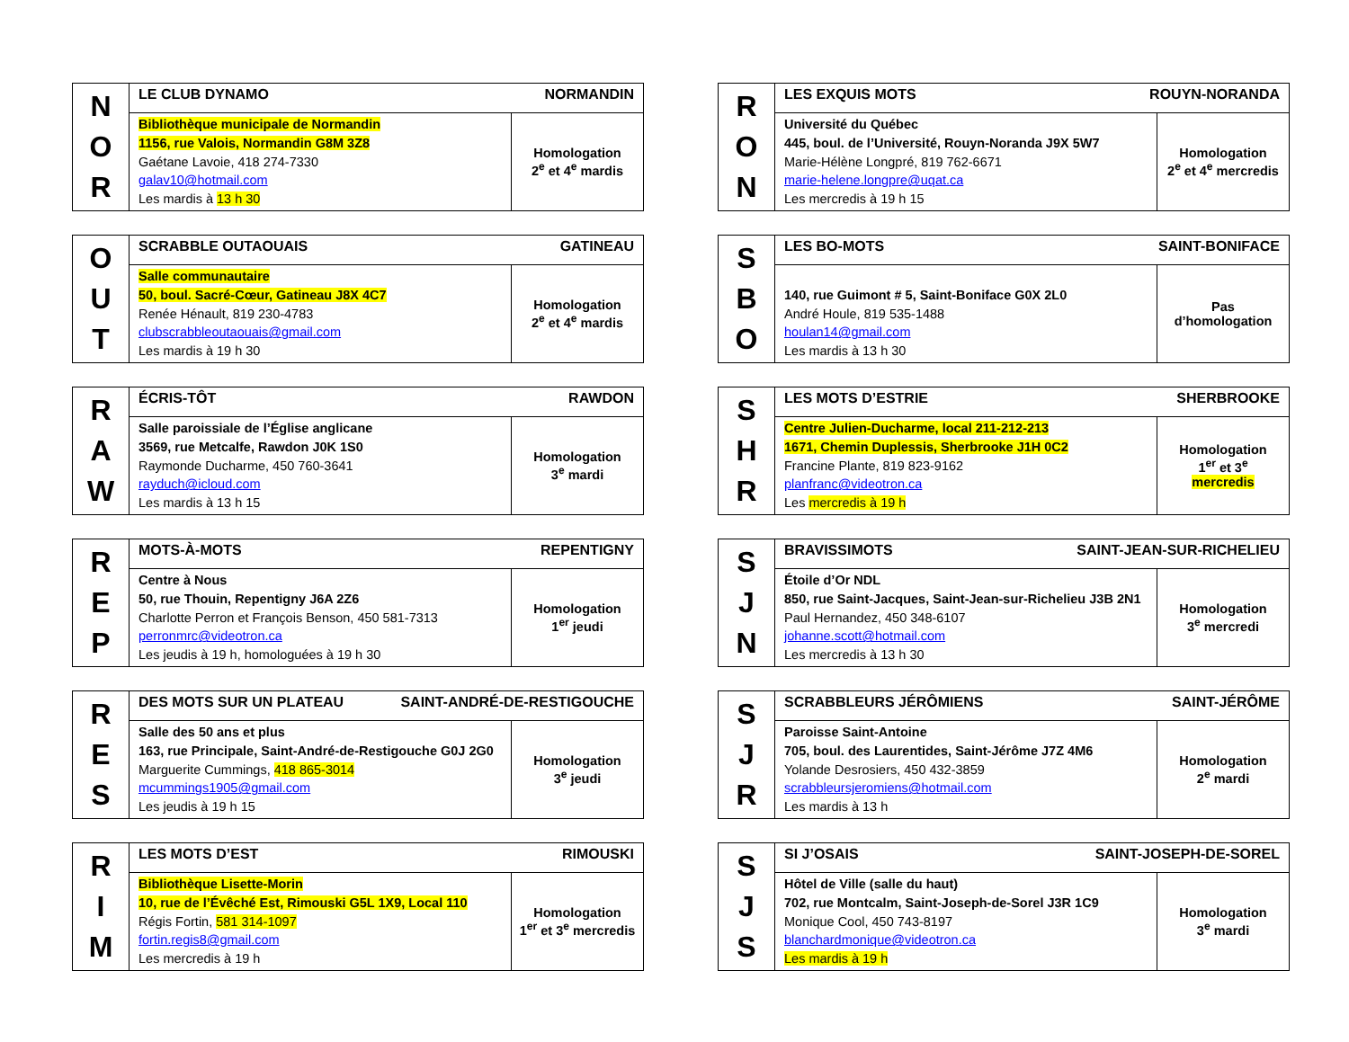| N O R | LE CLUB DYNAMO NORMANDIN | |
| | Bibliothèque municipale de Normandin 1156, rue Valois, Normandin G8M 3Z8 Gaétane Lavoie, 418 274-7330 galav10@hotmail.com Les mardis à 13 h 30 | Homologation 2<sup>e</sup> et 4<sup>e</sup> mardis |
| R O N | LES EXQUIS MOTS ROUYN-NORANDA | |
| | Université du Québec 445, boul. de l’Université, Rouyn-Noranda J9X 5W7 Marie-Hélène Longpré, 819 762-6671 marie-helene.longpre@uqat.ca Les mercredis à 19 h 15 | Homologation 2<sup>e</sup> et 4<sup>e</sup> mercredis |
| O U T | SCRABBLE OUTAOUAIS GATINEAU | |
| | Salle communautaire 50, boul. Sacré-Cœur, Gatineau J8X 4C7 Renée Hénault, 819 230-4783 clubscrabbleoutaouais@gmail.com Les mardis à 19 h 30 | Homologation 2<sup>e</sup> et 4<sup>e</sup> mardis |
| S B O | LES BO-MOTS SAINT-BONIFACE | |
| | 140, rue Guimont # 5, Saint-Boniface G0X 2L0 André Houle, 819 535-1488 houlan14@gmail.com Les mardis à 13 h 30 | Pas d’homologation |
| R A W | ÉCRIS-TÔT RAWDON | |
| | Salle paroissiale de l’Église anglicane 3569, rue Metcalfe, Rawdon J0K 1S0 Raymonde Ducharme, 450 760-3641 rayduch@icloud.com Les mardis à 13 h 15 | Homologation 3<sup>e</sup> mardi |
| S H R | LES MOTS D’ESTRIE SHERBROOKE | |
| | Centre Julien-Ducharme, local 211-212-213 1671, Chemin Duplessis, Sherbrooke J1H 0C2 Francine Plante, 819 823-9162 planfranc@videotron.ca Les mercredis à 19 h | Homologation 1<sup>er</sup> et 3<sup>e</sup> mercredis |
| R E P | MOTS-À-MOTS REPENTIGNY | |
| | Centre à Nous 50, rue Thouin, Repentigny J6A 2Z6 Charlotte Perron et François Benson, 450 581-7313 perronmrc@videotron.ca Les jeudis à 19 h, homologuées à 19 h 30 | Homologation 1<sup>er</sup> jeudi |
| S J N | BRAVISSIMOTS SAINT-JEAN-SUR-RICHELIEU | |
| | Étoile d’Or NDL 850, rue Saint-Jacques, Saint-Jean-sur-Richelieu J3B 2N1 Paul Hernandez, 450 348-6107 johanne.scott@hotmail.com Les mercredis à 13 h 30 | Homologation 3<sup>e</sup> mercredi |
| R E S | DES MOTS SUR UN PLATEAU SAINT-ANDRÉ-DE-RESTIGOUCHE | |
| | Salle des 50 ans et plus 163, rue Principale, Saint-André-de-Restigouche G0J 2G0 Marguerite Cummings, 418 865-3014 mcummings1905@gmail.com Les jeudis à 19 h 15 | Homologation 3<sup>e</sup> jeudi |
| S J R | SCRABBLEURS JÉRÔMIENS SAINT-JÉRÔME | |
| | Paroisse Saint-Antoine 705, boul. des Laurentides, Saint-Jérôme J7Z 4M6 Yolande Desrosiers, 450 432-3859 scrabbleursjeromiens@hotmail.com Les mardis à 13 h | Homologation 2<sup>e</sup> mardi |
| R I M | LES MOTS D’EST RIMOUSKI | |
| | Bibliothèque Lisette-Morin 10, rue de l’Évêché Est, Rimouski G5L 1X9, Local 110 Régis Fortin, 581 314-1097 fortin.regis8@gmail.com Les mercredis à 19 h | Homologation 1<sup>er</sup> et 3<sup>e</sup> mercredis |
| S J S | SI J’OSAIS SAINT-JOSEPH-DE-SOREL | |
| | Hôtel de Ville (salle du haut) 702, rue Montcalm, Saint-Joseph-de-Sorel J3R 1C9 Monique Cool, 450 743-8197 blanchardmonique@videotron.ca Les mardis à 19 h | Homologation 3<sup>e</sup> mardi |